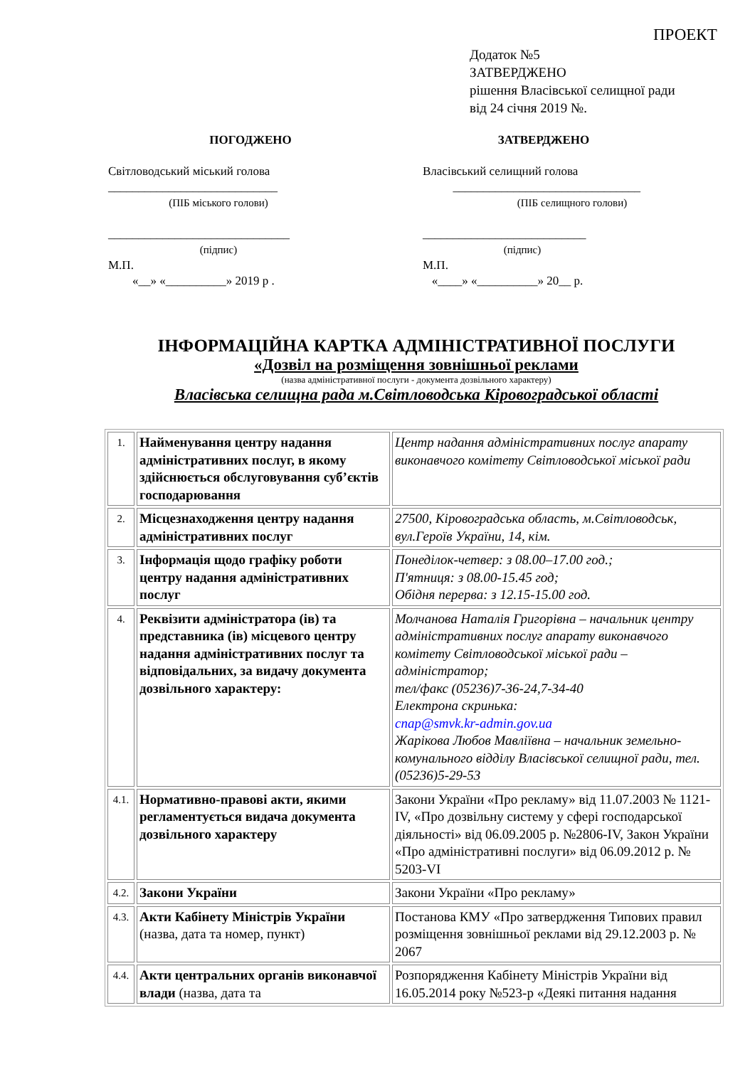ПРОЕКТ
Додаток №5
ЗАТВЕРДЖЕНО
рішення Власівської селищної ради
від 24 січня 2019 №.
ПОГОДЖЕНО
Світловодський міський голова
____________________________
(ПІБ міського голови)
______________________________
(підпис)
М.П.
«__» «__________» 2019 р .
ЗАТВЕРДЖЕНО
Власівський селищний голова
_______________________________
(ПІБ селищного голови)
___________________________
(підпис)
М.П.
«____» «__________» 20__ р.
ІНФОРМАЦІЙНА КАРТКА АДМІНІСТРАТИВНОЇ ПОСЛУГИ
«Дозвіл на розміщення зовнішньої реклами
(назва адміністративної послуги - документа дозвільного характеру)
Власівська селищна рада м.Світловодська Кіровоградської області
| 1. | Найменування центру надання адміністративних послуг, в якому здійснюється обслуговування суб’єктів господарювання | Центр надання адміністративних послуг апарату виконавчого комітету Світловодської міської ради |
| 2. | Місцезнаходження центру надання адміністративних послуг | 27500, Кіровоградська область, м.Світловодськ, вул.Героїв України, 14, кім. |
| 3. | Інформація щодо графіку роботи центру надання адміністративних послуг | Понеділок-четвер: з 08.00–17.00 год.; П'ятниця: з 08.00-15.45 год; Обідня перерва: з 12.15-15.00 год. |
| 4. | Реквізити адміністратора (ів) та представника (ів) місцевого центру надання адміністративних послуг та відповідальних, за видачу документа дозвільного характеру: | Молчанова Наталія Григорівна – начальник центру адміністративних послуг апарату виконавчого комітету Світловодської міської ради – адміністратор; тел/факс (05236)7-36-24,7-34-40 Електрона скринька: cnap@smvk.kr-admin.gov.ua Жарікова Любов Мавліївна – начальник земельно-комунального відділу Власівської селищної ради, тел.(05236)5-29-53 |
| 4.1. | Нормативно-правові акти, якими регламентується видача документа дозвільного характеру | Закони України «Про рекламу» від 11.07.2003 № 1121-IV, «Про дозвільну систему у сфері господарської діяльності» від 06.09.2005 р. №2806-IV, Закон України «Про адміністративні послуги» від 06.09.2012 р. № 5203-VI |
| 4.2. | Закони України | Закони України «Про рекламу» |
| 4.3. | Акти Кабінету Міністрів України (назва, дата та номер, пункт) | Постанова КМУ «Про затвердження Типових правил розміщення зовнішньої реклами від 29.12.2003 р. № 2067 |
| 4.4. | Акти центральних органів виконавчої влади (назва, дата та | Розпорядження Кабінету Міністрів України від 16.05.2014 року №523-р «Деякі питання надання |